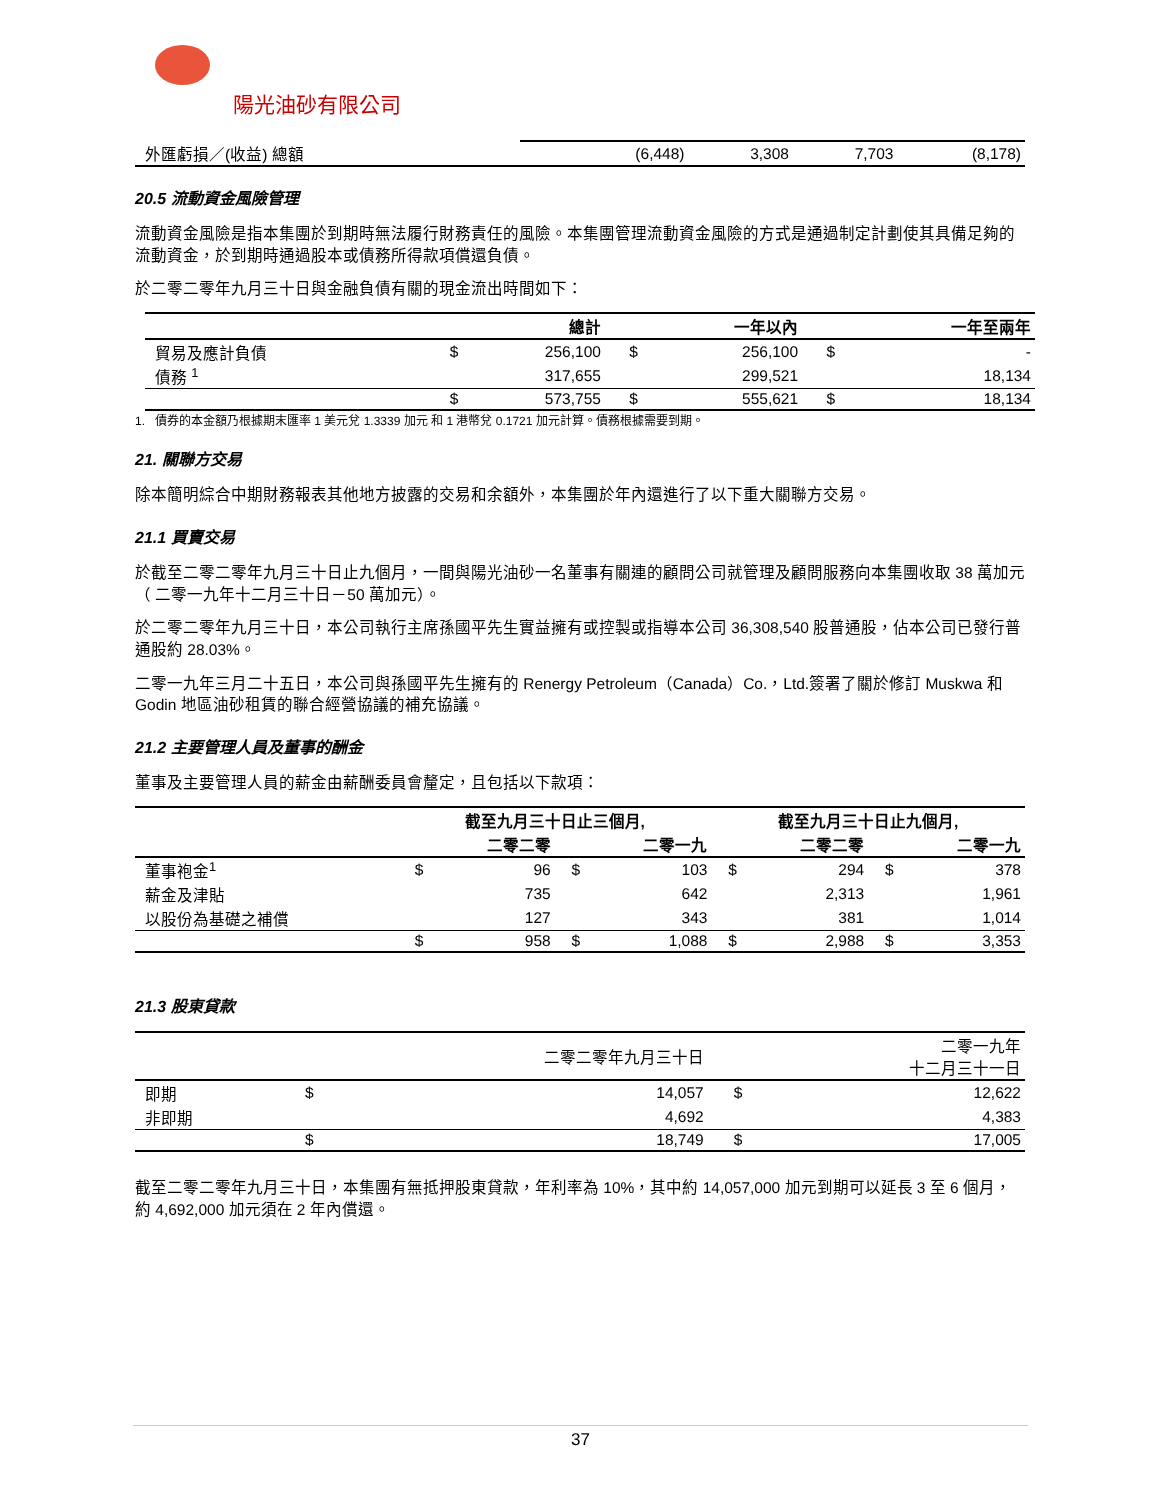陽光油砂有限公司
| 外匯虧損／(收益) 總額 | (6,448) | 3,308 | 7,703 | (8,178) |
20.5 流動資金風險管理
流動資金風險是指本集團於到期時無法履行財務責任的風險。本集團管理流動資金風險的方式是通過制定計劃使其具備足夠的流動資金，於到期時通過股本或債務所得款項償還負債。
於二零二零年九月三十日與金融負債有關的現金流出時間如下：
| | | 總計 | | 一年以內 | | 一年至兩年 |
| --- | --- | --- | --- | --- | --- | --- |
| 貿易及應計負債 | $ | 256,100 | $ | 256,100 | $ | - |
| 債務 <sup>1</sup> | | 317,655 | | 299,521 | | 18,134 |
| | $ | 573,755 | $ | 555,621 | $ | 18,134 |
1. 債券的本金額乃根據期末匯率 1 美元兌 1.3339 加元 和 1 港幣兌 0.1721 加元計算。債務根據需要到期。
21. 關聯方交易
除本簡明綜合中期財務報表其他地方披露的交易和余額外，本集團於年內還進行了以下重大關聯方交易。
21.1 買賣交易
於截至二零二零年九月三十日止九個月，一間與陽光油砂一名董事有關連的顧問公司就管理及顧問服務向本集團收取 38 萬加元（ 二零一九年十二月三十日－50 萬加元）。
於二零二零年九月三十日，本公司執行主席孫國平先生實益擁有或控製或指導本公司 36,308,540 股普通股，佔本公司已發行普通股約 28.03%。
二零一九年三月二十五日，本公司與孫國平先生擁有的 Renergy Petroleum（Canada）Co.，Ltd.簽署了關於修訂 Muskwa 和 Godin 地區油砂租賃的聯合經營協議的補充協議。
21.2 主要管理人員及董事的酬金
董事及主要管理人員的薪金由薪酬委員會釐定，且包括以下款項：
| | 截至九月三十日止三個月, | | | | 截至九月三十日止九個月, | | | |
| --- | --- | --- | --- | --- | --- | --- | --- | --- |
| | | 二零二零 | | 二零一九 | | 二零二零 | | 二零一九 |
| 董事袍金<sup>1</sup> | $ | 96 | $ | 103 | $ | 294 | $ | 378 |
| 薪金及津貼 | | 735 | | 642 | | 2,313 | | 1,961 |
| 以股份為基礎之補償 | | 127 | | 343 | | 381 | | 1,014 |
| | $ | 958 | $ | 1,088 | $ | 2,988 | $ | 3,353 |
21.3 股東貸款
| | | 二零二零年九月三十日 | | 二零一九年 十二月三十一日 |
| --- | --- | --- | --- | --- |
| 即期 | $ | 14,057 | $ | 12,622 |
| 非即期 | | 4,692 | | 4,383 |
| | $ | 18,749 | $ | 17,005 |
截至二零二零年九月三十日，本集團有無抵押股東貸款，年利率為 10%，其中約 14,057,000 加元到期可以延長 3 至 6 個月，約 4,692,000 加元須在 2 年內償還。
37